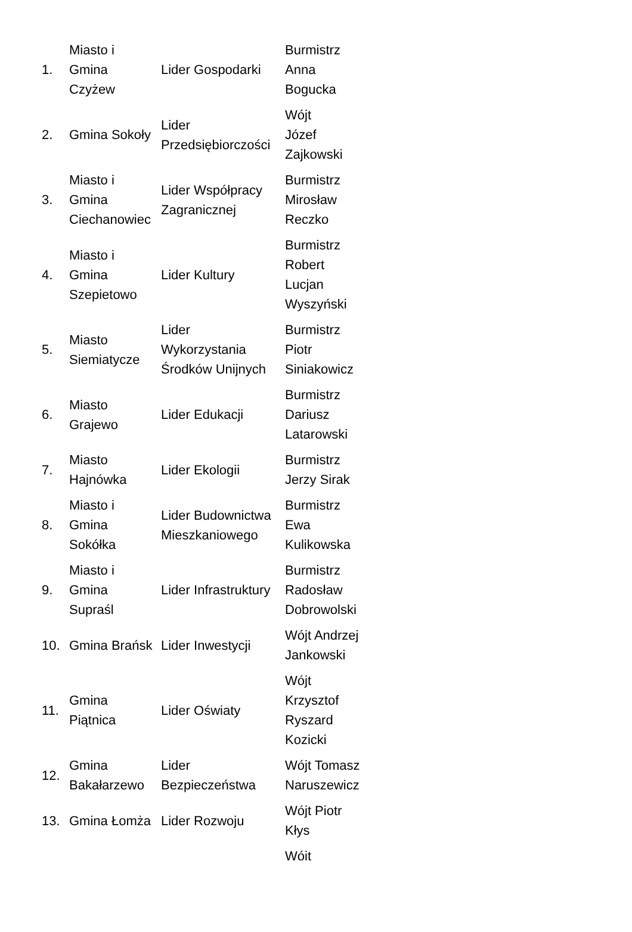| 1. | Miasto i Gmina Czyżew | Lider Gospodarki | Burmistrz Anna Bogucka |
| 2. | Gmina Sokoły | Lider Przedsiębiorczości | Wójt Józef Zajkowski |
| 3. | Miasto i Gmina Ciechanowiec | Lider Współpracy Zagranicznej | Burmistrz Mirosław Reczko |
| 4. | Miasto i Gmina Szepietowo | Lider Kultury | Burmistrz Robert Lucjan Wyszyński |
| 5. | Miasto Siemiatycze | Lider Wykorzystania Środków Unijnych | Burmistrz Piotr Siniakowicz |
| 6. | Miasto Grajewo | Lider Edukacji | Burmistrz Dariusz Latarowski |
| 7. | Miasto Hajnówka | Lider Ekologii | Burmistrz Jerzy Sirak |
| 8. | Miasto i Gmina Sokółka | Lider Budownictwa Mieszkaniowego | Burmistrz Ewa Kulikowska |
| 9. | Miasto i Gmina Supraśl | Lider Infrastruktury | Burmistrz Radosław Dobrowolski |
| 10. | Gmina Brańsk | Lider Inwestycji | Wójt Andrzej Jankowski |
| 11. | Gmina Piątnica | Lider Oświaty | Wójt Krzysztof Ryszard Kozicki |
| 12. | Gmina Bakałarzewo | Lider Bezpieczeństwa | Wójt Tomasz Naruszewicz |
| 13. | Gmina Łomża | Lider Rozwoju | Wójt Piotr Kłys |
| | | | Wójt |